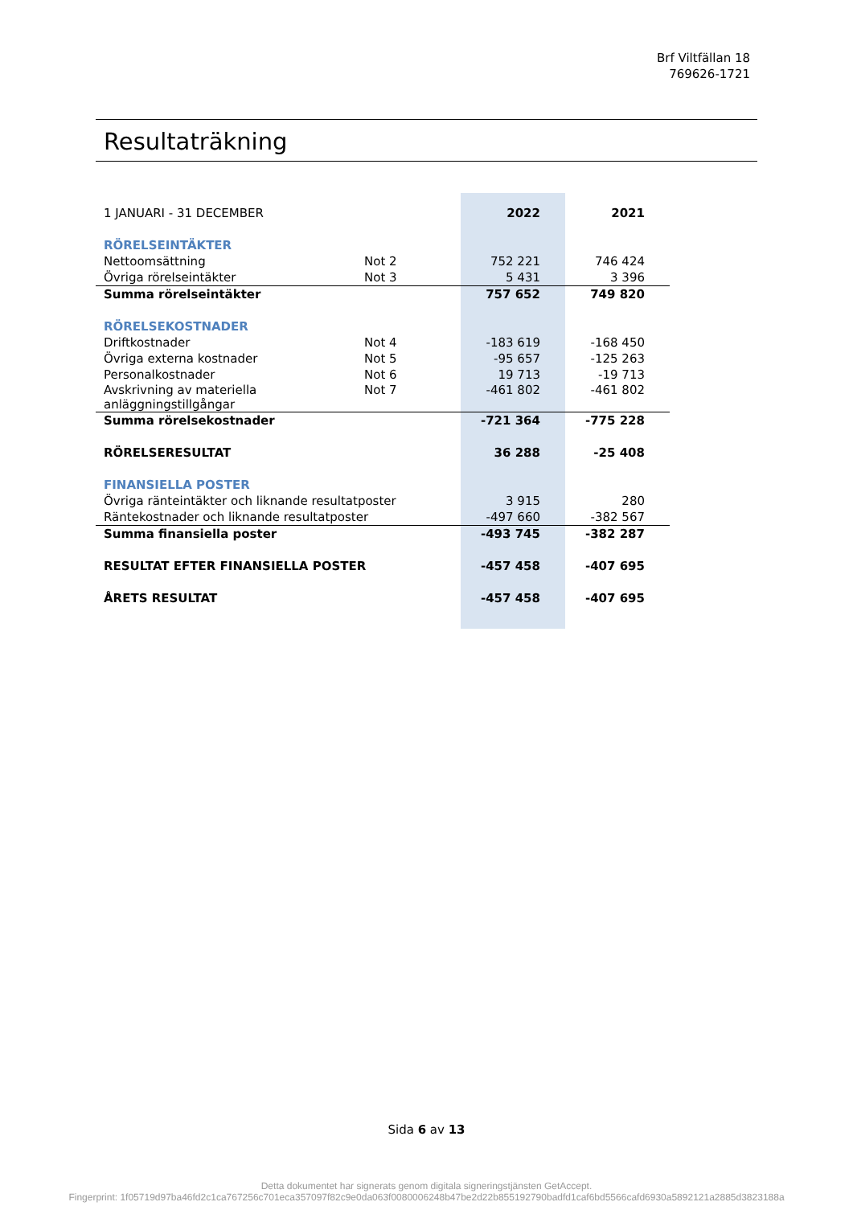Brf Viltfällan 18
769626-1721
Resultaträkning
| 1 JANUARI - 31 DECEMBER | | 2022 | 2021 |
| RÖRELSEINTÄKTER | | | |
| Nettoomsättning | Not 2 | 752 221 | 746 424 |
| Övriga rörelseintäkter | Not 3 | 5 431 | 3 396 |
| Summa rörelseintäkter | | 757 652 | 749 820 |
| RÖRELSEKOSTNADER | | | |
| Driftkostnader | Not 4 | -183 619 | -168 450 |
| Övriga externa kostnader | Not 5 | -95 657 | -125 263 |
| Personalkostnader | Not 6 | 19 713 | -19 713 |
| Avskrivning av materiella anläggningstillgångar | Not 7 | -461 802 | -461 802 |
| Summa rörelsekostnader | | -721 364 | -775 228 |
| RÖRELSERESULTAT | | 36 288 | -25 408 |
| FINANSIELLA POSTER | | | |
| Övriga ränteintäkter och liknande resultatposter | | 3 915 | 280 |
| Räntekostnader och liknande resultatposter | | -497 660 | -382 567 |
| Summa finansiella poster | | -493 745 | -382 287 |
| RESULTAT EFTER FINANSIELLA POSTER | | -457 458 | -407 695 |
| ÅRETS RESULTAT | | -457 458 | -407 695 |
Sida 6 av 13
Detta dokumentet har signerats genom digitala signeringstjänsten GetAccept.
Fingerprint: 1f05719d97ba46fd2c1ca767256c701eca357097f82c9e0da063f0080006248b47be2d22b855192790badfd1caf6bd5566cafd6930a5892121a2885d3823188a